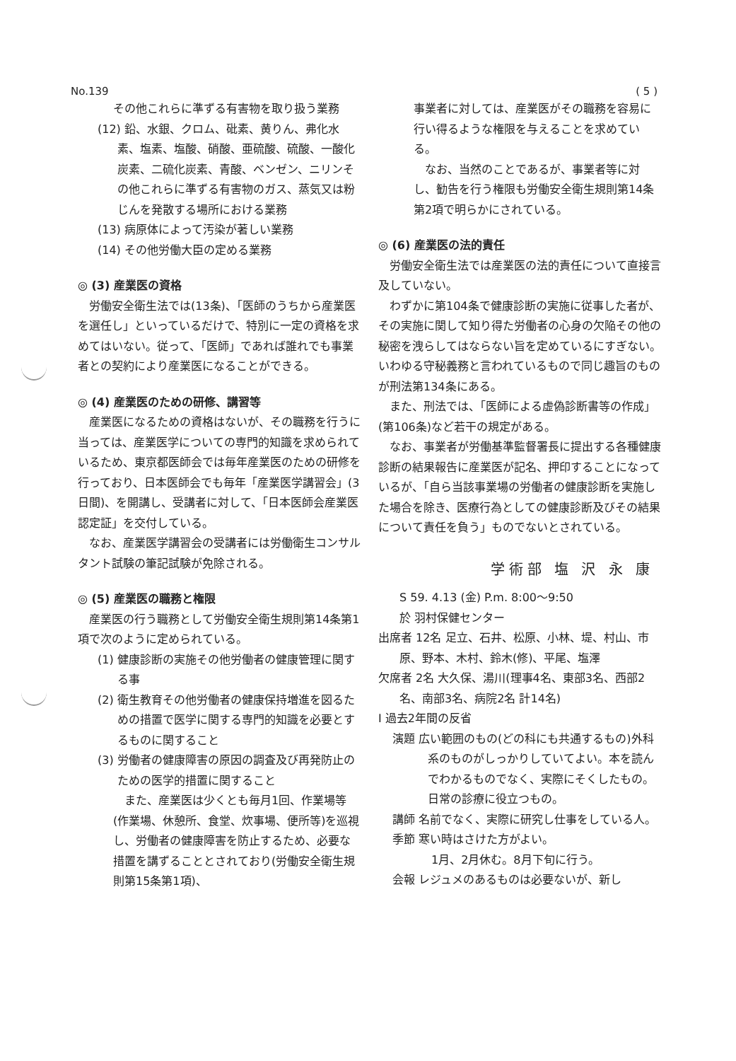No.139 ( 5 )
その他これらに準ずる有害物を取り扱う業務
(12) 鉛、水銀、クロム、砒素、黄りん、弗化水素、塩素、塩酸、硝酸、亜硫酸、硫酸、一酸化炭素、二硫化炭素、青酸、ベンゼン、ニリンその他これらに準ずる有害物のガス、蒸気又は粉じんを発散する場所における業務
(13) 病原体によって汚染が著しい業務
(14) その他労働大臣の定める業務
◎ (3) 産業医の資格
労働安全衛生法では(13条)、「医師のうちから産業医を選任し」といっているだけで、特別に一定の資格を求めてはいない。従って、「医師」であれば誰れでも事業者との契約により産業医になることができる。
◎ (4) 産業医のための研修、講習等
産業医になるための資格はないが、その職務を行うに当っては、産業医学についての専門的知識を求められているため、東京都医師会では毎年産業医のための研修を行っており、日本医師会でも毎年「産業医学講習会」(3日間)、を開講し、受講者に対して、「日本医師会産業医認定証」を交付している。
なお、産業医学講習会の受講者には労働衛生コンサルタント試験の筆記試験が免除される。
◎ (5) 産業医の職務と権限
産業医の行う職務として労働安全衛生規則第14条第1項で次のように定められている。
(1) 健康診断の実施その他労働者の健康管理に関する事
(2) 衛生教育その他労働者の健康保持増進を図るための措置で医学に関する専門的知識を必要とするものに関すること
(3) 労働者の健康障害の原因の調査及び再発防止のための医学的措置に関すること
また、産業医は少くとも毎月1回、作業場等(作業場、休憩所、食堂、炊事場、便所等)を巡視し、労働者の健康障害を防止するため、必要な措置を講ずることとされており(労働安全衛生規則第15条第1項)、
事業者に対しては、産業医がその職務を容易に行い得るような権限を与えることを求めている。
なお、当然のことであるが、事業者等に対し、勧告を行う権限も労働安全衛生規則第14条第2項で明らかにされている。
◎ (6) 産業医の法的責任
労働安全衛生法では産業医の法的責任について直接言及していない。
わずかに第104条で健康診断の実施に従事した者が、その実施に関して知り得た労働者の心身の欠陥その他の秘密を洩らしてはならない旨を定めているにすぎない。いわゆる守秘義務と言われているもので同じ趣旨のものが刑法第134条にある。
また、刑法では、「医師による虚偽診断書等の作成」(第106条)など若干の規定がある。
なお、事業者が労働基準監督署長に提出する各種健康診断の結果報告に産業医が記名、押印することになっているが、「自ら当該事業場の労働者の健康診断を実施した場合を除き、医療行為としての健康診断及びその結果について責任を負う」ものでないとされている。
学術部 塩 沢 永 康
S 59. 4.13 (金) P.m. 8:00〜9:50
於 羽村保健センター
出席者 12名 足立、石井、松原、小林、堤、村山、市原、野本、木村、鈴木(修)、平尾、塩澤
欠席者 2名 大久保、湯川(理事4名、東部3名、西部2名、南部3名、病院2名 計14名)
Ⅰ 過去2年間の反省
演題 広い範囲のもの(どの科にも共通するもの)外科系のものがしっかりしていてよい。本を読んでわかるものでなく、実際にそくしたもの。日常の診療に役立つもの。
講師 名前でなく、実際に研究し仕事をしている人。
季節 寒い時はさけた方がよい。
1月、2月休む。8月下旬に行う。
会報 レジュメのあるものは必要ないが、新し